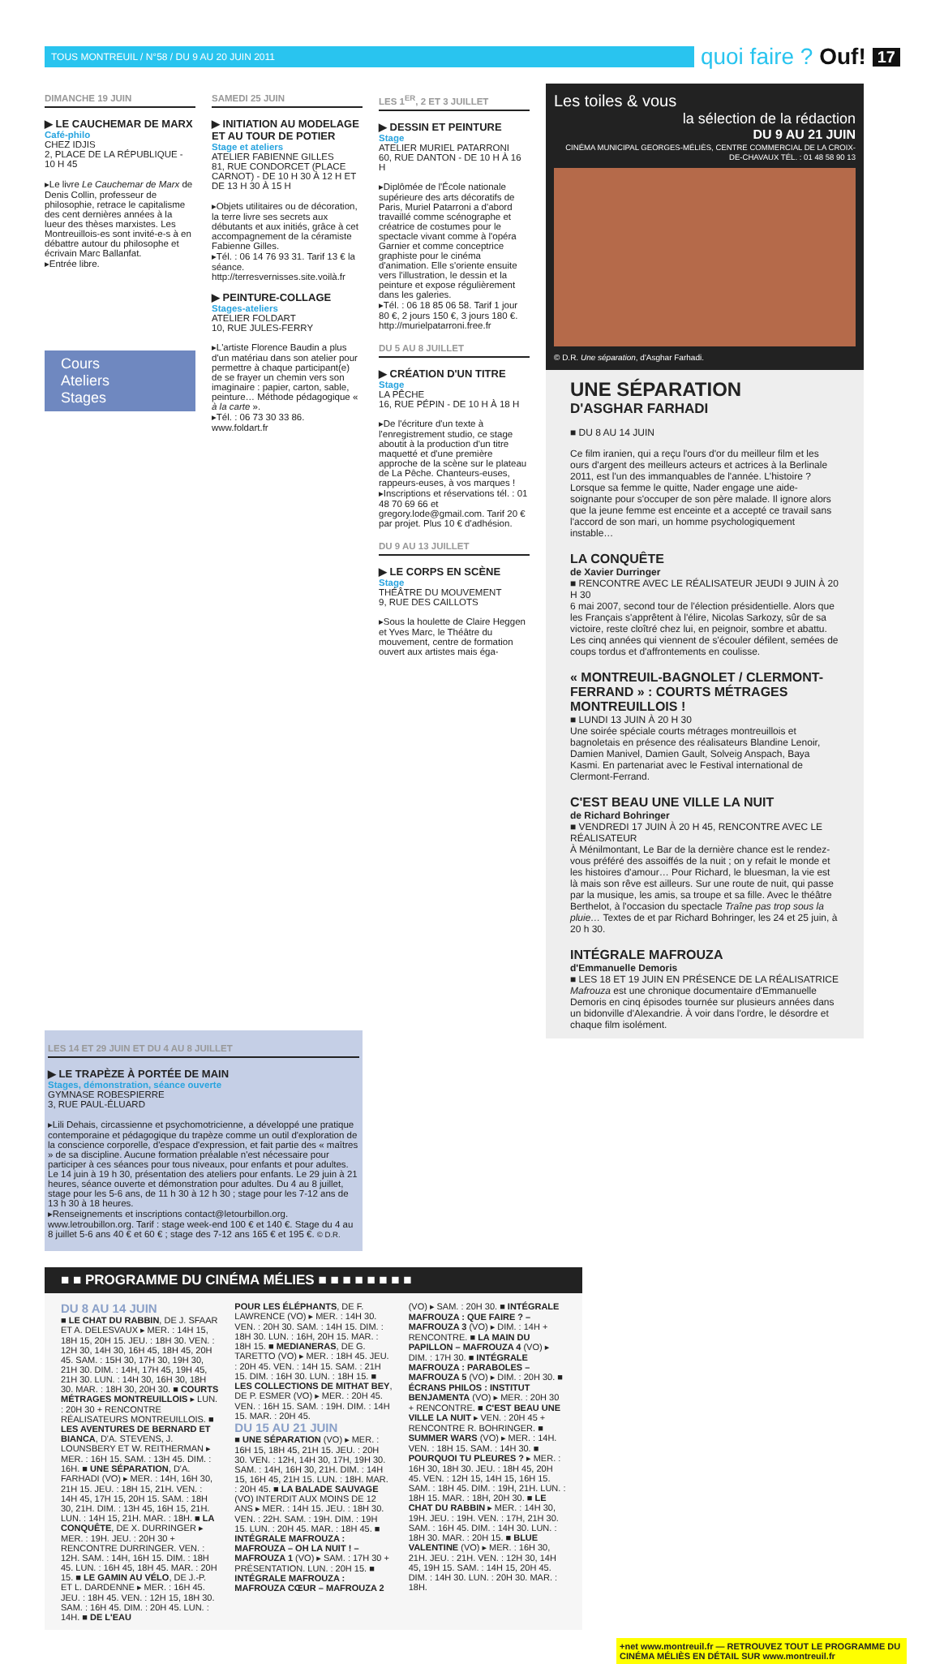TOUS MONTREUIL / N°58 / DU 9 AU 20 JUIN 2011
quoi faire ? Ouf!
17
DIMANCHE 19 JUIN
▶ LE CAUCHEMAR DE MARX
Café-philo
CHEZ IDJIS
2, PLACE DE LA RÉPUBLIQUE - 10 H 45
▸Le livre Le Cauchemar de Marx de Denis Collin, professeur de philosophie, retrace le capitalisme des cent dernières années à la lueur des thèses marxistes. Les Montreuillois-es sont invité-e-s à en débattre autour du philosophe et écrivain Marc Ballanfat.
▸Entrée libre.
Cours
Ateliers
Stages
SAMEDI 25 JUIN
▶ INITIATION AU MODELAGE ET AU TOUR DE POTIER
Stage et ateliers
ATELIER FABIENNE GILLES
81, RUE CONDORCET (PLACE CARNOT) - DE 10 H 30 À 12 H ET DE 13 H 30 À 15 H
▸Objets utilitaires ou de décoration, la terre livre ses secrets aux débutants et aux initiés, grâce à cet accompagnement de la céramiste Fabienne Gilles.
▸Tél. : 06 14 76 93 31. Tarif 13 € la séance. http://terresvernisses.site.voilà.fr
▶ PEINTURE-COLLAGE
Stages-ateliers
ATELIER FOLDART
10, RUE JULES-FERRY
▸L'artiste Florence Baudin a plus d'un matériau dans son atelier pour permettre à chaque participant(e) de se frayer un chemin vers son imaginaire : papier, carton, sable, peinture… Méthode pédagogique « à la carte ».
▸Tél. : 06 73 30 33 86. www.foldart.fr
LES 1<sup>ER</sup>, 2 ET 3 JUILLET
▶ DESSIN ET PEINTURE
Stage
ATELIER MURIEL PATARRONI
60, RUE DANTON - DE 10 H À 16 H
▸Diplômée de l'École nationale supérieure des arts décoratifs de Paris, Muriel Patarroni a d'abord travaillé comme scénographe et créatrice de costumes pour le spectacle vivant comme à l'opéra Garnier et comme conceptrice graphiste pour le cinéma d'animation. Elle s'oriente ensuite vers l'illustration, le dessin et la peinture et expose régulièrement dans les galeries.
▸Tél. : 06 18 85 06 58. Tarif 1 jour 80 €, 2 jours 150 €, 3 jours 180 €. http://murielpatarroni.free.fr
DU 5 AU 8 JUILLET
▶ CRÉATION D'UN TITRE
Stage
LA PÊCHE
16, RUE PÉPIN - DE 10 H À 18 H
▸De l'écriture d'un texte à l'enregistrement studio, ce stage aboutit à la production d'un titre maquetté et d'une première approche de la scène sur le plateau de La Pêche. Chanteurs-euses, rappeurs-euses, à vos marques !
▸Inscriptions et réservations tél. : 01 48 70 69 66 et gregory.lode@gmail.com. Tarif 20 € par projet. Plus 10 € d'adhésion.
DU 9 AU 13 JUILLET
▶ LE CORPS EN SCÈNE
Stage
THÉÂTRE DU MOUVEMENT
9, RUE DES CAILLOTS
▸Sous la houlette de Claire Heggen et Yves Marc, le Théâtre du mouvement, centre de formation ouvert aux artistes mais éga-
Les toiles & vous
la sélection de la rédaction
DU 9 AU 21 JUIN
CINÉMA MUNICIPAL GEORGES-MÉLIÈS, CENTRE COMMERCIAL DE LA CROIX-DE-CHAVAUX TÉL. : 01 48 58 90 13
© D.R. Une séparation, d'Asghar Farhadi.
UNE SÉPARATION
D'ASGHAR FARHADI
■ DU 8 AU 14 JUIN
Ce film iranien, qui a reçu l'ours d'or du meilleur film et les ours d'argent des meilleurs acteurs et actrices à la Berlinale 2011, est l'un des immanquables de l'année. L'histoire ? Lorsque sa femme le quitte, Nader engage une aide-soignante pour s'occuper de son père malade. Il ignore alors que la jeune femme est enceinte et a accepté ce travail sans l'accord de son mari, un homme psychologiquement instable…
LA CONQUÊTE
de Xavier Durringer
■ RENCONTRE AVEC LE RÉALISATEUR JEUDI 9 JUIN À 20 H 30
6 mai 2007, second tour de l'élection présidentielle. Alors que les Français s'apprêtent à l'élire, Nicolas Sarkozy, sûr de sa victoire, reste cloîtré chez lui, en peignoir, sombre et abattu. Les cinq années qui viennent de s'écouler défilent, semées de coups tordus et d'affrontements en coulisse.
« MONTREUIL-BAGNOLET / CLERMONT-FERRAND » : COURTS MÉTRAGES MONTREUILLOIS !
■ LUNDI 13 JUIN À 20 H 30
Une soirée spéciale courts métrages montreuillois et bagnoletais en présence des réalisateurs Blandine Lenoir, Damien Manivel, Damien Gault, Solveig Anspach, Baya Kasmi. En partenariat avec le Festival international de Clermont-Ferrand.
C'EST BEAU UNE VILLE LA NUIT
de Richard Bohringer
■ VENDREDI 17 JUIN À 20 H 45, RENCONTRE AVEC LE RÉALISATEUR
À Ménilmontant, Le Bar de la dernière chance est le rendez-vous préféré des assoiffés de la nuit ; on y refait le monde et les histoires d'amour… Pour Richard, le bluesman, la vie est là mais son rêve est ailleurs. Sur une route de nuit, qui passe par la musique, les amis, sa troupe et sa fille. Avec le théâtre Berthelot, à l'occasion du spectacle Traîne pas trop sous la pluie… Textes de et par Richard Bohringer, les 24 et 25 juin, à 20 h 30.
INTÉGRALE MAFROUZA
d'Emmanuelle Demoris
■ LES 18 ET 19 JUIN EN PRÉSENCE DE LA RÉALISATRICE
Mafrouza est une chronique documentaire d'Emmanuelle Demoris en cinq épisodes tournée sur plusieurs années dans un bidonville d'Alexandrie. À voir dans l'ordre, le désordre et chaque film isolément.
LES 14 ET 29 JUIN ET DU 4 AU 8 JUILLET
▶ LE TRAPÈZE À PORTÉE DE MAIN
Stages, démonstration, séance ouverte
GYMNASE ROBESPIERRE
3, RUE PAUL-ÉLUARD
▸Lili Dehais, circassienne et psychomotricienne, a développé une pratique contemporaine et pédagogique du trapèze comme un outil d'exploration de la conscience corporelle, d'espace d'expression, et fait partie des « maîtres » de sa discipline. Aucune formation préalable n'est nécessaire pour participer à ces séances pour tous niveaux, pour enfants et pour adultes. Le 14 juin à 19 h 30, présentation des ateliers pour enfants. Le 29 juin à 21 heures, séance ouverte et démonstration pour adultes. Du 4 au 8 juillet, stage pour les 5-6 ans, de 11 h 30 à 12 h 30 ; stage pour les 7-12 ans de 13 h 30 à 18 heures.
▸Renseignements et inscriptions contact@letourbillon.org. www.letroubillon.org. Tarif : stage week-end 100 € et 140 €. Stage du 4 au 8 juillet 5-6 ans 40 € et 60 € ; stage des 7-12 ans 165 € et 195 €. © D.R.
■ ■ PROGRAMME DU CINÉMA MÉLIES ■ ■ ■ ■ ■ ■ ■ ■
DU 8 AU 14 JUIN
■ LE CHAT DU RABBIN, DE J. SFAAR ET A. DELESVAUX ▸ MER. : 14H 15, 18H 15, 20H 15. JEU. : 18H 30. VEN. : 12H 30, 14H 30, 16H 45, 18H 45, 20H 45. SAM. : 15H 30, 17H 30, 19H 30, 21H 30. DIM. : 14H, 17H 45, 19H 45, 21H 30. LUN. : 14H 30, 16H 30, 18H 30. MAR. : 18H 30, 20H 30. ■ COURTS MÉTRAGES MONTREUILLOIS ▸ LUN. : 20H 30 + RENCONTRE RÉALISATEURS MONTREUILLOIS. ■ LES AVENTURES DE BERNARD ET BIANCA, D'A. STEVENS, J. LOUNSBERY ET W. REITHERMAN ▸ MER. : 16H 15. SAM. : 13H 45. DIM. : 16H. ■ UNE SÉPARATION, D'A. FARHADI (VO) ▸ MER. : 14H, 16H 30, 21H 15. JEU. : 18H 15, 21H. VEN. : 14H 45, 17H 15, 20H 15. SAM. : 18H 30, 21H. DIM. : 13H 45, 16H 15, 21H. LUN. : 14H 15, 21H. MAR. : 18H. ■ LA CONQUÊTE, DE X. DURRINGER ▸ MER. : 19H. JEU. : 20H 30 + RENCONTRE DURRINGER. VEN. : 12H. SAM. : 14H, 16H 15. DIM. : 18H 45. LUN. : 16H 45, 18H 45. MAR. : 20H 15. ■ LE GAMIN AU VÉLO, DE J.-P. ET L. DARDENNE ▸ MER. : 16H 45. JEU. : 18H 45. VEN. : 12H 15, 18H 30. SAM. : 16H 45. DIM. : 20H 45. LUN. : 14H. ■ DE L'EAU
POUR LES ÉLÉPHANTS, DE F. LAWRENCE (VO) ▸ MER. : 14H 30. VEN. : 20H 30. SAM. : 14H 15. DIM. : 18H 30. LUN. : 16H, 20H 15. MAR. : 18H 15. ■ MEDIANERAS, DE G. TARETTO (VO) ▸ MER. : 18H 45. JEU. : 20H 45. VEN. : 14H 15. SAM. : 21H 15. DIM. : 16H 30. LUN. : 18H 15. ■ LES COLLECTIONS DE MITHAT BEY, DE P. ESMER (VO) ▸ MER. : 20H 45. VEN. : 16H 15. SAM. : 19H. DIM. : 14H 15. MAR. : 20H 45.
DU 15 AU 21 JUIN
■ UNE SÉPARATION (VO) ▸ MER. : 16H 15, 18H 45, 21H 15. JEU. : 20H 30. VEN. : 12H, 14H 30, 17H, 19H 30. SAM. : 14H, 16H 30, 21H. DIM. : 14H 15, 16H 45, 21H 15. LUN. : 18H. MAR. : 20H 45. ■ LA BALADE SAUVAGE (VO) INTERDIT AUX MOINS DE 12 ANS ▸ MER. : 14H 15. JEU. : 18H 30. VEN. : 22H. SAM. : 19H. DIM. : 19H 15. LUN. : 20H 45. MAR. : 18H 45. ■ INTÉGRALE MAFROUZA : MAFROUZA – OH LA NUIT ! – MAFROUZA 1 (VO) ▸ SAM. : 17H 30 + PRÉSENTATION. LUN. : 20H 15. ■ INTÉGRALE MAFROUZA : MAFROUZA CŒUR – MAFROUZA 2
(VO) ▸ SAM. : 20H 30. ■ INTÉGRALE MAFROUZA : QUE FAIRE ? – MAFROUZA 3 (VO) ▸ DIM. : 14H + RENCONTRE. ■ LA MAIN DU PAPILLON – MAFROUZA 4 (VO) ▸ DIM. : 17H 30. ■ INTÉGRALE MAFROUZA : PARABOLES – MAFROUZA 5 (VO) ▸ DIM. : 20H 30. ■ ÉCRANS PHILOS : INSTITUT BENJAMENTA (VO) ▸ MER. : 20H 30 + RENCONTRE. ■ C'EST BEAU UNE VILLE LA NUIT ▸ VEN. : 20H 45 + RENCONTRE R. BOHRINGER. ■ SUMMER WARS (VO) ▸ MER. : 14H. VEN. : 18H 15. SAM. : 14H 30. ■ POURQUOI TU PLEURES ? ▸ MER. : 16H 30, 18H 30. JEU. : 18H 45, 20H 45. VEN. : 12H 15, 14H 15, 16H 15. SAM. : 18H 45. DIM. : 19H, 21H. LUN. : 18H 15. MAR. : 18H, 20H 30. ■ LE CHAT DU RABBIN ▸ MER. : 14H 30, 19H. JEU. : 19H. VEN. : 17H, 21H 30. SAM. : 16H 45. DIM. : 14H 30. LUN. : 18H 30. MAR. : 20H 15. ■ BLUE VALENTINE (VO) ▸ MER. : 16H 30, 21H. JEU. : 21H. VEN. : 12H 30, 14H 45, 19H 15. SAM. : 14H 15, 20H 45. DIM. : 14H 30. LUN. : 20H 30. MAR. : 18H.
+net www.montreuil.fr — RETROUVEZ TOUT LE PROGRAMME DU CINÉMA MÉLIÈS EN DÉTAIL SUR www.montreuil.fr